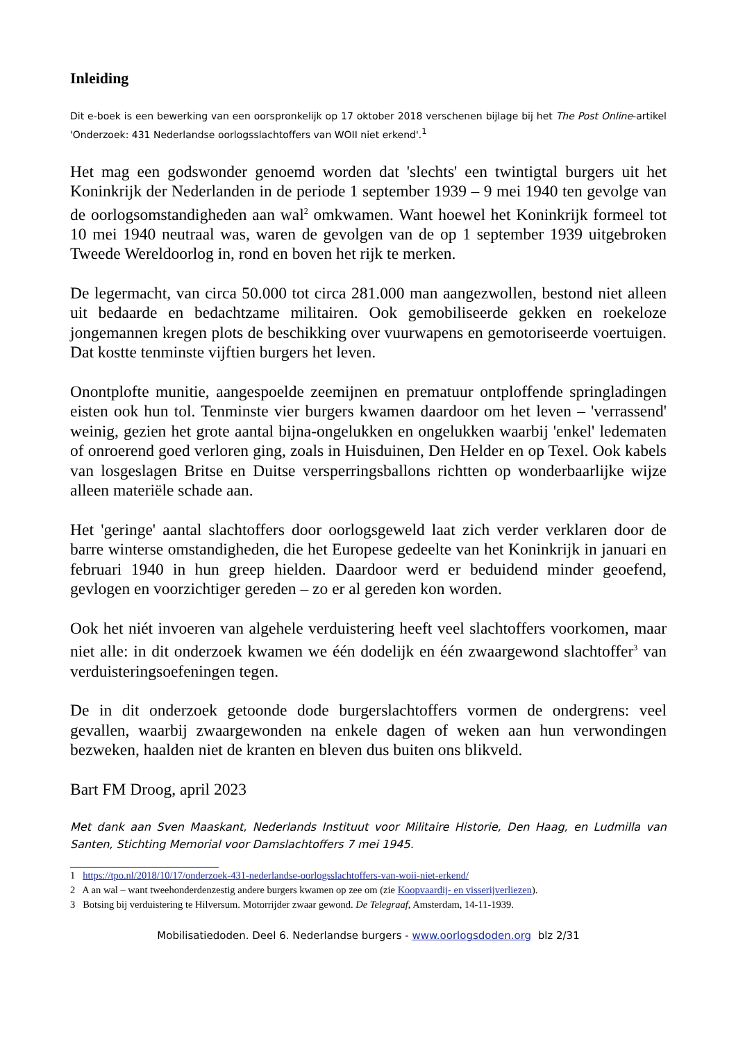Inleiding
Dit e-boek is een bewerking van een oorspronkelijk op 17 oktober 2018 verschenen bijlage bij het The Post Online-artikel 'Onderzoek: 431 Nederlandse oorlogsslachtoffers van WOII niet erkend'.<sup>1</sup>
Het mag een godswonder genoemd worden dat 'slechts' een twintigtal burgers uit het Koninkrijk der Nederlanden in de periode 1 september 1939 – 9 mei 1940 ten gevolge van de oorlogsomstandigheden aan wal<sup>2</sup> omkwamen. Want hoewel het Koninkrijk formeel tot 10 mei 1940 neutraal was, waren de gevolgen van de op 1 september 1939 uitgebroken Tweede Wereldoorlog in, rond en boven het rijk te merken.
De legermacht, van circa 50.000 tot circa 281.000 man aangezwollen, bestond niet alleen uit bedaarde en bedachtzame militairen. Ook gemobiliseerde gekken en roekeloze jongemannen kregen plots de beschikking over vuurwapens en gemotoriseerde voertuigen. Dat kostte tenminste vijftien burgers het leven.
Onontplofte munitie, aangespoelde zeemijnen en prematuur ontploffende springladingen eisten ook hun tol. Tenminste vier burgers kwamen daardoor om het leven – 'verrassend' weinig, gezien het grote aantal bijna-ongelukken en ongelukken waarbij 'enkel' ledematen of onroerend goed verloren ging, zoals in Huisduinen, Den Helder en op Texel. Ook kabels van losgeslagen Britse en Duitse versperringsballons richtten op wonderbaarlijke wijze alleen materiële schade aan.
Het 'geringe' aantal slachtoffers door oorlogsgeweld laat zich verder verklaren door de barre winterse omstandigheden, die het Europese gedeelte van het Koninkrijk in januari en februari 1940 in hun greep hielden. Daardoor werd er beduidend minder geoefend, gevlogen en voorzichtiger gereden – zo er al gereden kon worden.
Ook het niét invoeren van algehele verduistering heeft veel slachtoffers voorkomen, maar niet alle: in dit onderzoek kwamen we één dodelijk en één zwaargewond slachtoffer<sup>3</sup> van verduisteringsoefeningen tegen.
De in dit onderzoek getoonde dode burgerslachtoffers vormen de ondergrens: veel gevallen, waarbij zwaargewonden na enkele dagen of weken aan hun verwondingen bezweken, haalden niet de kranten en bleven dus buiten ons blikveld.
Bart FM Droog, april 2023
Met dank aan Sven Maaskant, Nederlands Instituut voor Militaire Historie, Den Haag, en Ludmilla van Santen, Stichting Memorial voor Damslachtoffers 7 mei 1945.
1 https://tpo.nl/2018/10/17/onderzoek-431-nederlandse-oorlogsslachtoffers-van-woii-niet-erkend/
2 A an wal – want tweehonderdenzestig andere burgers kwamen op zee om (zie Koopvaardij- en visserijverliezen).
3 Botsing bij verduistering te Hilversum. Motorrijder zwaar gewond. De Telegraaf, Amsterdam, 14-11-1939.
Mobilisatiedoden. Deel 6. Nederlandse burgers - www.oorlogsdoden.org blz 2/31